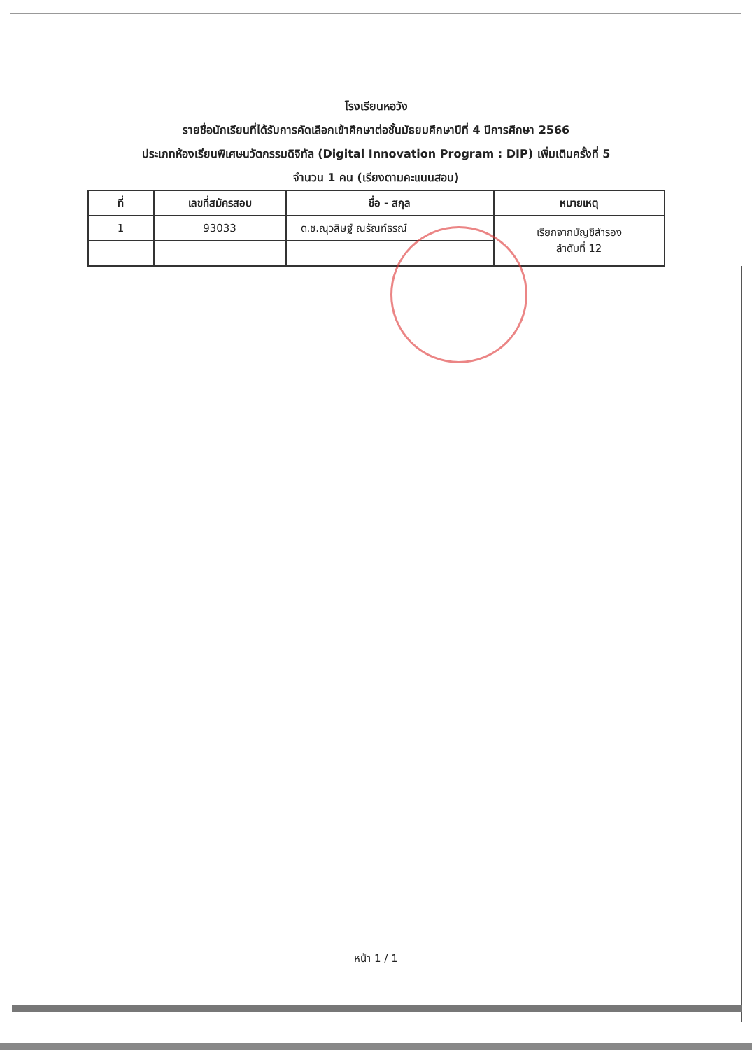โรงเรียนหอวัง
รายชื่อนักเรียนที่ได้รับการคัดเลือกเข้าศึกษาต่อชั้นมัธยมศึกษาปีที่ 4 ปีการศึกษา 2566
ประเภทห้องเรียนพิเศษนวัตกรรมดิจิทัล (Digital Innovation Program : DIP) เพิ่มเติมครั้งที่ 5
จำนวน 1 คน (เรียงตามคะแนนสอบ)
| ที่ | เลขที่สมัครสอบ | ชื่อ - สกุล | หมายเหตุ |
| --- | --- | --- | --- |
| 1 | 93033 | ด.ช.ณุวสิษฐ์ ณรัณท์ธรณ์ | เรียกจากบัญชีสำรอง ลำดับที่ 12 |
หน้า 1 / 1